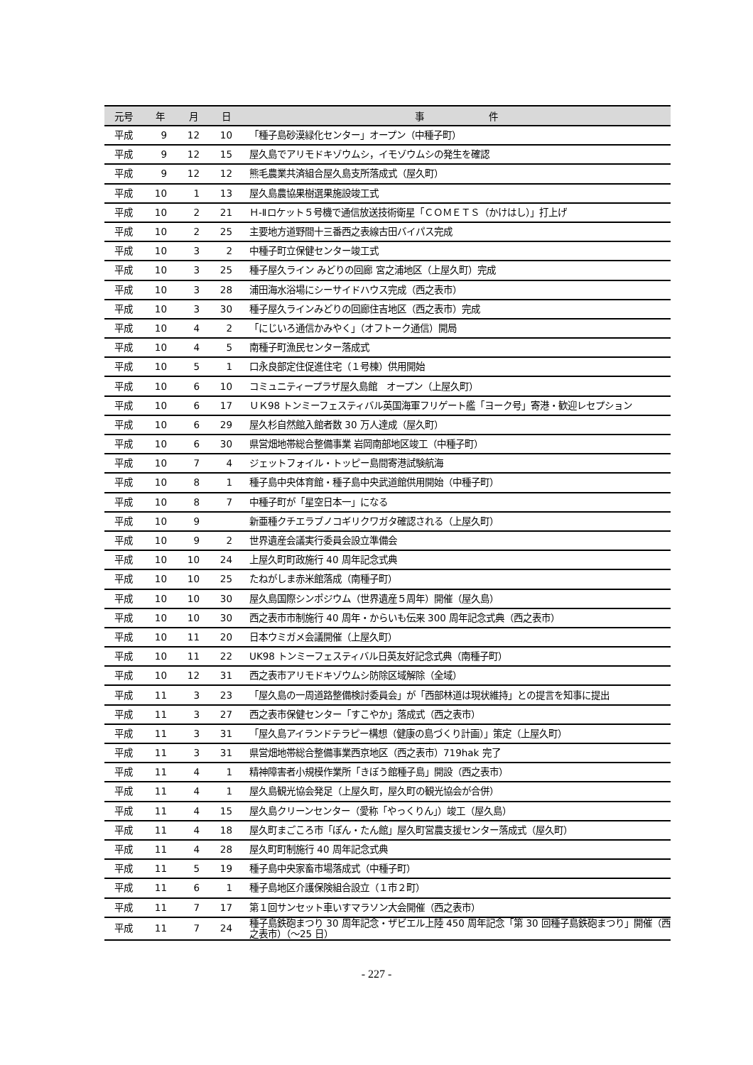| 元号 | 年 | 月 | 日 | 事 件 |
| --- | --- | --- | --- | --- |
| 平成 | 9 | 12 | 10 | 「種子島砂漠緑化センター」オープン（中種子町） |
| 平成 | 9 | 12 | 15 | 屋久島でアリモドキゾウムシ，イモゾウムシの発生を確認 |
| 平成 | 9 | 12 | 12 | 熊毛農業共済組合屋久島支所落成式（屋久町） |
| 平成 | 10 | 1 | 13 | 屋久島農協果樹選果施設竣工式 |
| 平成 | 10 | 2 | 21 | Ｈ-Ⅱロケット５号機で通信放送技術衛星「ＣＯＭＥＴＳ（かけはし）」打上げ |
| 平成 | 10 | 2 | 25 | 主要地方道野間十三番西之表線古田バイパス完成 |
| 平成 | 10 | 3 | 2 | 中種子町立保健センター竣工式 |
| 平成 | 10 | 3 | 25 | 種子屋久ライン みどりの回廊 宮之浦地区（上屋久町）完成 |
| 平成 | 10 | 3 | 28 | 浦田海水浴場にシーサイドハウス完成（西之表市） |
| 平成 | 10 | 3 | 30 | 種子屋久ラインみどりの回廊住吉地区（西之表市）完成 |
| 平成 | 10 | 4 | 2 | 「にじいろ通信かみやく」（オフトーク通信）開局 |
| 平成 | 10 | 4 | 5 | 南種子町漁民センター落成式 |
| 平成 | 10 | 5 | 1 | 口永良部定住促進住宅（１号棟）供用開始 |
| 平成 | 10 | 6 | 10 | コミュニティープラザ屋久島館 オープン（上屋久町） |
| 平成 | 10 | 6 | 17 | ＵＫ98 トンミーフェスティバル英国海軍フリゲート艦「ヨーク号」寄港・歓迎レセプション |
| 平成 | 10 | 6 | 29 | 屋久杉自然館入館者数 30 万人達成（屋久町） |
| 平成 | 10 | 6 | 30 | 県営畑地帯総合整備事業 岩岡南部地区竣工（中種子町） |
| 平成 | 10 | 7 | 4 | ジェットフォイル・トッピー島間寄港試験航海 |
| 平成 | 10 | 8 | 1 | 種子島中央体育館・種子島中央武道館供用開始（中種子町） |
| 平成 | 10 | 8 | 7 | 中種子町が「星空日本一」になる |
| 平成 | 10 | 9 | | 新亜種クチエラブノコギリクワガタ確認される（上屋久町） |
| 平成 | 10 | 9 | 2 | 世界遺産会議実行委員会設立準備会 |
| 平成 | 10 | 10 | 24 | 上屋久町町政施行 40 周年記念式典 |
| 平成 | 10 | 10 | 25 | たねがしま赤米館落成（南種子町） |
| 平成 | 10 | 10 | 30 | 屋久島国際シンポジウム（世界遺産５周年）開催（屋久島） |
| 平成 | 10 | 10 | 30 | 西之表市市制施行 40 周年・からいも伝来 300 周年記念式典（西之表市） |
| 平成 | 10 | 11 | 20 | 日本ウミガメ会議開催（上屋久町） |
| 平成 | 10 | 11 | 22 | UK98 トンミーフェスティバル日英友好記念式典（南種子町） |
| 平成 | 10 | 12 | 31 | 西之表市アリモドキゾウムシ防除区域解除（全域） |
| 平成 | 11 | 3 | 23 | 「屋久島の一周道路整備検討委員会」が「西部林道は現状維持」との提言を知事に提出 |
| 平成 | 11 | 3 | 27 | 西之表市保健センター「すこやか」落成式（西之表市） |
| 平成 | 11 | 3 | 31 | 「屋久島アイランドテラピー構想（健康の島づくり計画）」策定（上屋久町） |
| 平成 | 11 | 3 | 31 | 県営畑地帯総合整備事業西京地区（西之表市）719hak 完了 |
| 平成 | 11 | 4 | 1 | 精神障害者小規模作業所「きぼう館種子島」開設（西之表市） |
| 平成 | 11 | 4 | 1 | 屋久島観光協会発足（上屋久町，屋久町の観光協会が合併） |
| 平成 | 11 | 4 | 15 | 屋久島クリーンセンター（愛称「やっくりん」）竣工（屋久島） |
| 平成 | 11 | 4 | 18 | 屋久町まごころ市「ぽん・たん館」屋久町営農支援センター落成式（屋久町） |
| 平成 | 11 | 4 | 28 | 屋久町町制施行 40 周年記念式典 |
| 平成 | 11 | 5 | 19 | 種子島中央家畜市場落成式（中種子町） |
| 平成 | 11 | 6 | 1 | 種子島地区介護保険組合設立（１市２町） |
| 平成 | 11 | 7 | 17 | 第１回サンセット車いすマラソン大会開催（西之表市） |
| 平成 | 11 | 7 | 24 | 種子島鉄砲まつり 30 周年記念・ザビエル上陸 450 周年記念「第 30 回種子島鉄砲まつり」開催（西之表市）（～25 日） |
- 227 -